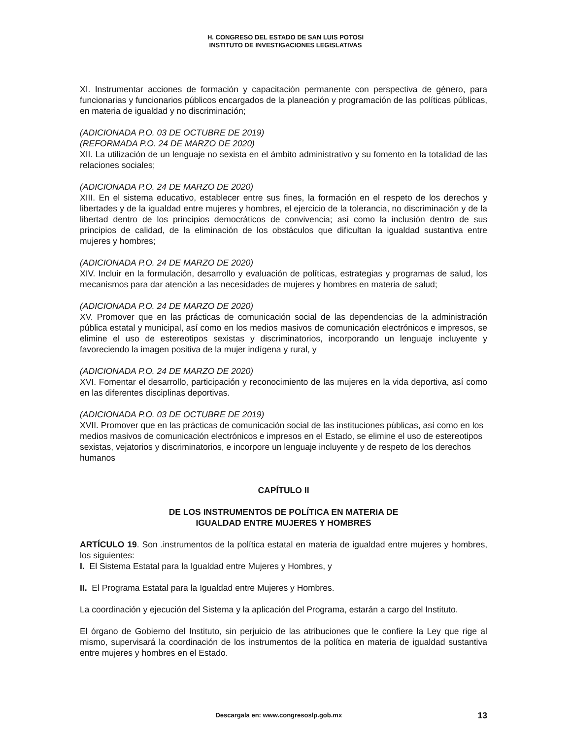H. CONGRESO DEL ESTADO DE SAN LUIS POTOSI
INSTITUTO DE INVESTIGACIONES LEGISLATIVAS
XI. Instrumentar acciones de formación y capacitación permanente con perspectiva de género, para funcionarias y funcionarios públicos encargados de la planeación y programación de las políticas públicas, en materia de igualdad y no discriminación;
(ADICIONADA P.O. 03 DE OCTUBRE DE 2019)
(REFORMADA P.O. 24 DE MARZO DE 2020)
XII. La utilización de un lenguaje no sexista en el ámbito administrativo y su fomento en la totalidad de las relaciones sociales;
(ADICIONADA P.O. 24 DE MARZO DE 2020)
XIII. En el sistema educativo, establecer entre sus fines, la formación en el respeto de los derechos y libertades y de la igualdad entre mujeres y hombres, el ejercicio de la tolerancia, no discriminación y de la libertad dentro de los principios democráticos de convivencia; así como la inclusión dentro de sus principios de calidad, de la eliminación de los obstáculos que dificultan la igualdad sustantiva entre mujeres y hombres;
(ADICIONADA P.O. 24 DE MARZO DE 2020)
XIV. Incluir en la formulación, desarrollo y evaluación de políticas, estrategias y programas de salud, los mecanismos para dar atención a las necesidades de mujeres y hombres en materia de salud;
(ADICIONADA P.O. 24 DE MARZO DE 2020)
XV. Promover que en las prácticas de comunicación social de las dependencias de la administración pública estatal y municipal, así como en los medios masivos de comunicación electrónicos e impresos, se elimine el uso de estereotipos sexistas y discriminatorios, incorporando un lenguaje incluyente y favoreciendo la imagen positiva de la mujer indígena y rural, y
(ADICIONADA P.O. 24 DE MARZO DE 2020)
XVI. Fomentar el desarrollo, participación y reconocimiento de las mujeres en la vida deportiva, así como en las diferentes disciplinas deportivas.
(ADICIONADA P.O. 03 DE OCTUBRE DE 2019)
XVII. Promover que en las prácticas de comunicación social de las instituciones públicas, así como en los medios masivos de comunicación electrónicos e impresos en el Estado, se elimine el uso de estereotipos sexistas, vejatorios y discriminatorios, e incorpore un lenguaje incluyente y de respeto de los derechos humanos
CAPÍTULO II
DE LOS INSTRUMENTOS DE POLÍTICA EN MATERIA DE
IGUALDAD ENTRE MUJERES Y HOMBRES
ARTÍCULO 19. Son .instrumentos de la política estatal en materia de igualdad entre mujeres y hombres, los siguientes:
I. El Sistema Estatal para la Igualdad entre Mujeres y Hombres, y
II. El Programa Estatal para la Igualdad entre Mujeres y Hombres.
La coordinación y ejecución del Sistema y la aplicación del Programa, estarán a cargo del Instituto.
El órgano de Gobierno del Instituto, sin perjuicio de las atribuciones que le confiere la Ley que rige al mismo, supervisará la coordinación de los instrumentos de la política en materia de igualdad sustantiva entre mujeres y hombres en el Estado.
Descargala en: www.congresoslp.gob.mx 13